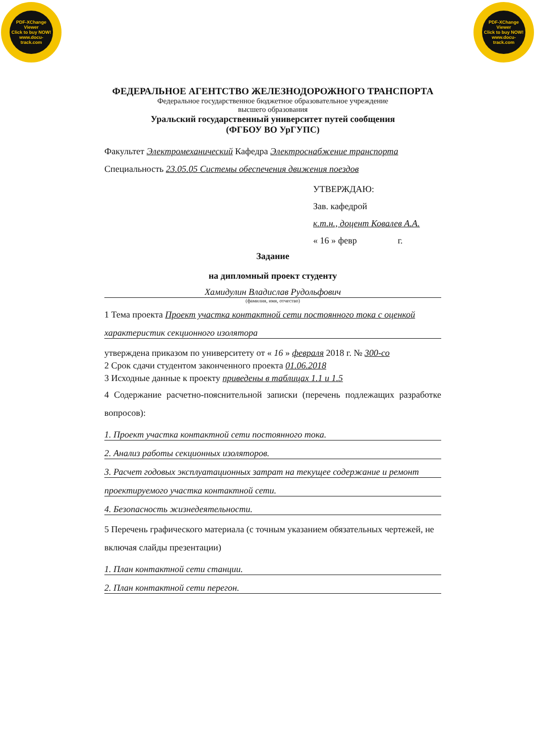PDF-XChange Viewer
Click to buy NOW!
www.docu-track.com
PDF-XChange Viewer
Click to buy NOW!
www.docu-track.com
ФЕДЕРАЛЬНОЕ АГЕНТСТВО ЖЕЛЕЗНОДОРОЖНОГО ТРАНСПОРТА
Федеральное государственное бюджетное образовательное учреждение
высшего образования
Уральский государственный университет путей сообщения
(ФГБОУ ВО УрГУПС)
Факультет Электромеханический Кафедра Электроснабжение транспорта
Специальность 23.05.05 Системы обеспечения движения поездов
УТВЕРЖДАЮ:
Зав. кафедрой
к.т.н., доцент Ковалев А.А.
« 16 » февр г.
Задание
на дипломный проект студенту
Хамидулин Владислав Рудольфович
(фамилия, имя, отчество)
1 Тема проекта Проект участка контактной сети постоянного тока с оценкой
характеристик секционного изолятора
утверждена приказом по университету от « 16 » февраля 2018 г. № 300-со
2 Срок сдачи студентом законченного проекта 01.06.2018
3 Исходные данные к проекту приведены в таблицах 1.1 и 1.5
4 Содержание расчетно-пояснительной записки (перечень подлежащих разработке вопросов):
1. Проект участка контактной сети постоянного тока.
2. Анализ работы секционных изоляторов.
3. Расчет годовых эксплуатационных затрат на текущее содержание и ремонт
проектируемого участка контактной сети.
4. Безопасность жизнедеятельности.
5 Перечень графического материала (с точным указанием обязательных чертежей, не включая слайды презентации)
1. План контактной сети станции.
2. План контактной сети перегон.